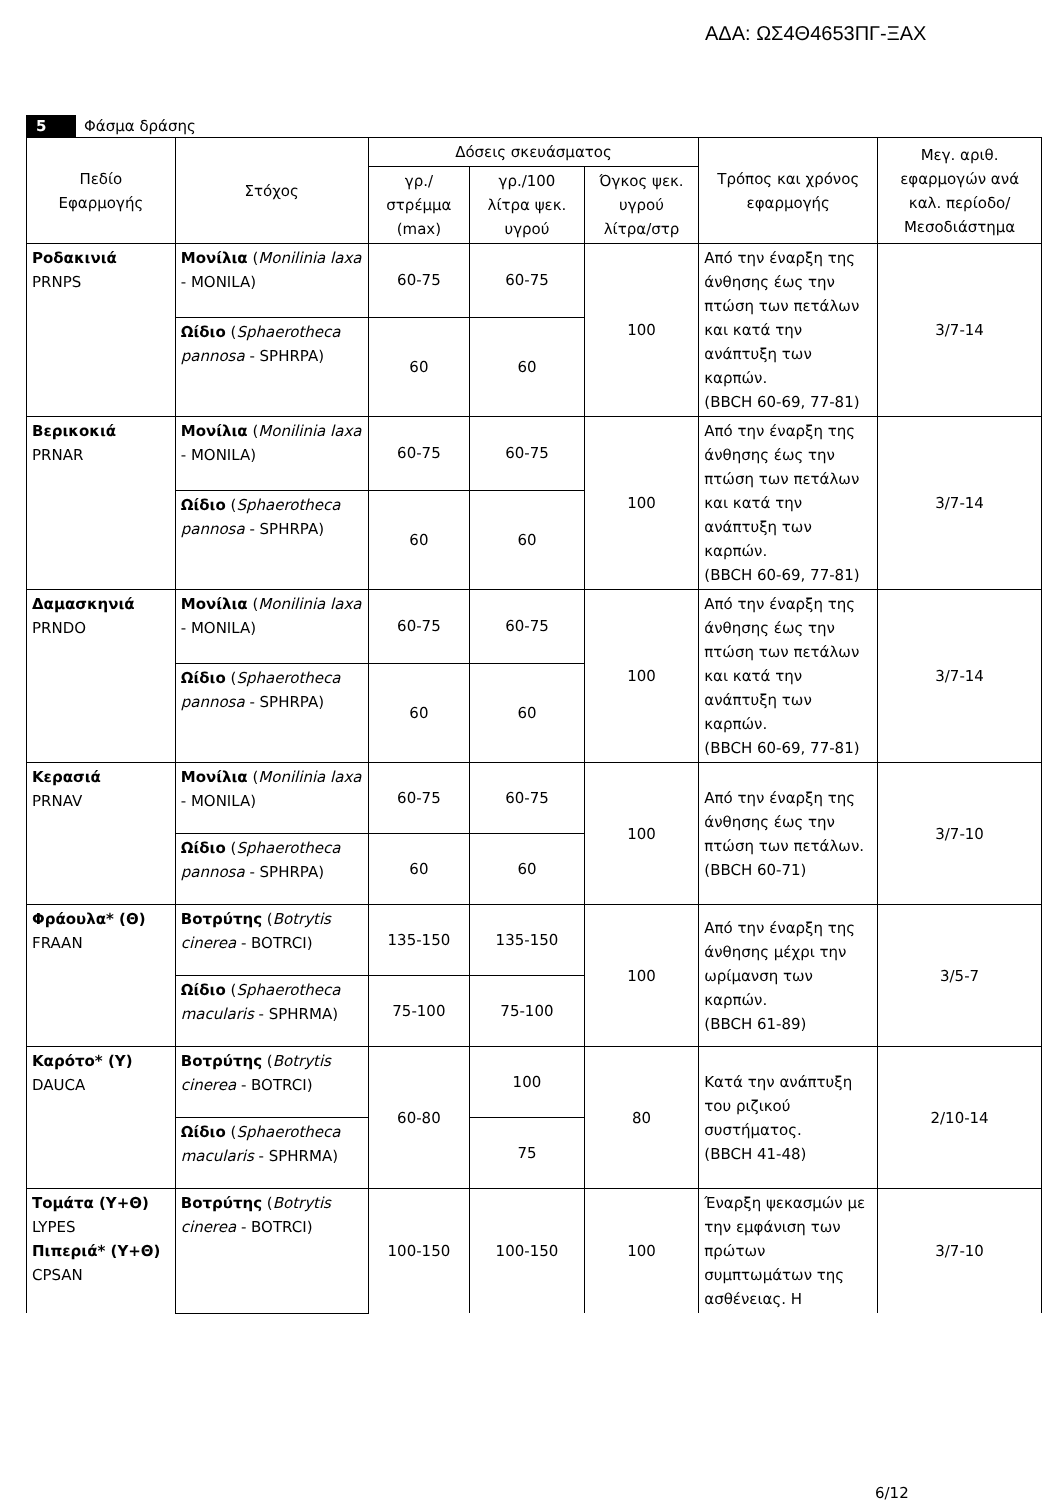ΑΔΑ: ΩΣ4Θ4653ΠΓ-ΞΑΧ
5 Φάσμα δράσης
| Πεδίο Εφαρμογής | Στόχος | Δόσεις σκευάσματος | | | Τρόπος και χρόνος εφαρμογής | Μεγ. αριθ. εφαρμογών ανά καλ. περίοδο/ Μεσοδιάστημα |
| --- | --- | --- | --- | --- | --- | --- |
| | | γρ./ στρέμμα (max) | γρ./100 λίτρα ψεκ. υγρού | Όγκος ψεκ. υγρού λίτρα/στρ | | |
| Ροδακινιά PRNPS | Μονίλια ( Monilinia laxa - MONILA) | 60-75 | 60-75 | 100 | Από την έναρξη της άνθησης έως την πτώση των πετάλων και κατά την ανάπτυξη των καρπών. (BBCH 60-69, 77-81) | 3/7-14 |
| | Ωίδιο ( Sphaerotheca pannosa - SPHRPA) | 60 | 60 | | | |
| Βερικοκιά PRNAR | Μονίλια ( Monilinia laxa - MONILA) | 60-75 | 60-75 | 100 | Από την έναρξη της άνθησης έως την πτώση των πετάλων και κατά την ανάπτυξη των καρπών. (BBCH 60-69, 77-81) | 3/7-14 |
| | Ωίδιο ( Sphaerotheca pannosa - SPHRPA) | 60 | 60 | | | |
| Δαμασκηνιά PRNDO | Μονίλια ( Monilinia laxa - MONILA) | 60-75 | 60-75 | 100 | Από την έναρξη της άνθησης έως την πτώση των πετάλων και κατά την ανάπτυξη των καρπών. (BBCH 60-69, 77-81) | 3/7-14 |
| | Ωίδιο ( Sphaerotheca pannosa - SPHRPA) | 60 | 60 | | | |
| Κερασιά PRNAV | Μονίλια ( Monilinia laxa - MONILA) | 60-75 | 60-75 | 100 | Από την έναρξη της άνθησης έως την πτώση των πετάλων. (BBCH 60-71) | 3/7-10 |
| | Ωίδιο ( Sphaerotheca pannosa - SPHRPA) | 60 | 60 | | | |
| Φράουλα* (Θ) FRAAN | Βοτρύτης ( Botrytis cinerea - BOTRCI) | 135-150 | 135-150 | 100 | Από την έναρξη της άνθησης μέχρι την ωρίμανση των καρπών. (BBCH 61-89) | 3/5-7 |
| | Ωίδιο ( Sphaerotheca macularis - SPHRMA) | 75-100 | 75-100 | | | |
| Καρότο* (Υ) DAUCA | Βοτρύτης ( Botrytis cinerea - BOTRCI) | 60-80 | 100 | 80 | Κατά την ανάπτυξη του ριζικού συστήματος. (BBCH 41-48) | 2/10-14 |
| | Ωίδιο ( Sphaerotheca macularis - SPHRMA) | | 75 | | | |
| Τομάτα (Υ+Θ) LYPES Πιπεριά* (Υ+Θ) CPSAN | Βοτρύτης ( Botrytis cinerea - BOTRCI) | 100-150 | 100-150 | 100 | Έναρξη ψεκασμών με την εμφάνιση των πρώτων συμπτωμάτων της ασθένειας. Η | 3/7-10 |
6/12